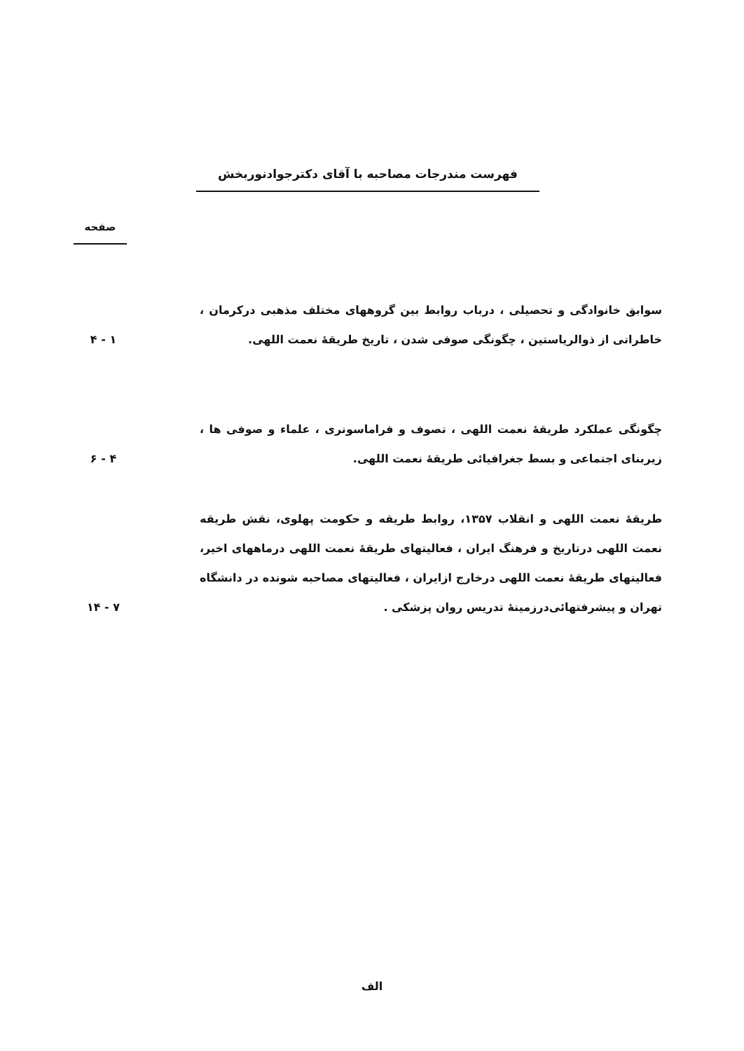فهرست مندرجات مصاحبه با آقای دکترجوادنوربخش
صفحه
سوابق خانوادگی و تحصیلی ، درباب روابط بین گروههای مختلف مذهبی درکرمان ، خاطراتی از ذوالریاستین ، چگونگی صوفی شدن ، تاریخ طریقهٔ نعمت اللهی.
۱ - ۴
چگونگی عملکرد طریقهٔ نعمت اللهی ، تصوف و فراماسونری ، علماء و صوفی ها ، زیربنای اجتماعی و بسط جغرافیائی طریقهٔ نعمت اللهی.
۴ - ۶
طریقهٔ نعمت اللهی و انقلاب ۱۳۵۷، روابط طریقه و حکومت پهلوی، نقش طریقه نعمت اللهی درتاریخ و فرهنگ ایران ، فعالیتهای طریقهٔ نعمت اللهی درماههای اخیر، فعالیتهای طریقهٔ نعمت اللهی درخارج ازایران ، فعالیتهای مصاحبه شونده در دانشگاه تهران و پیشرفتهائی‌درزمینهٔ تدریس روان پزشکی .
۷ - ۱۴
الف